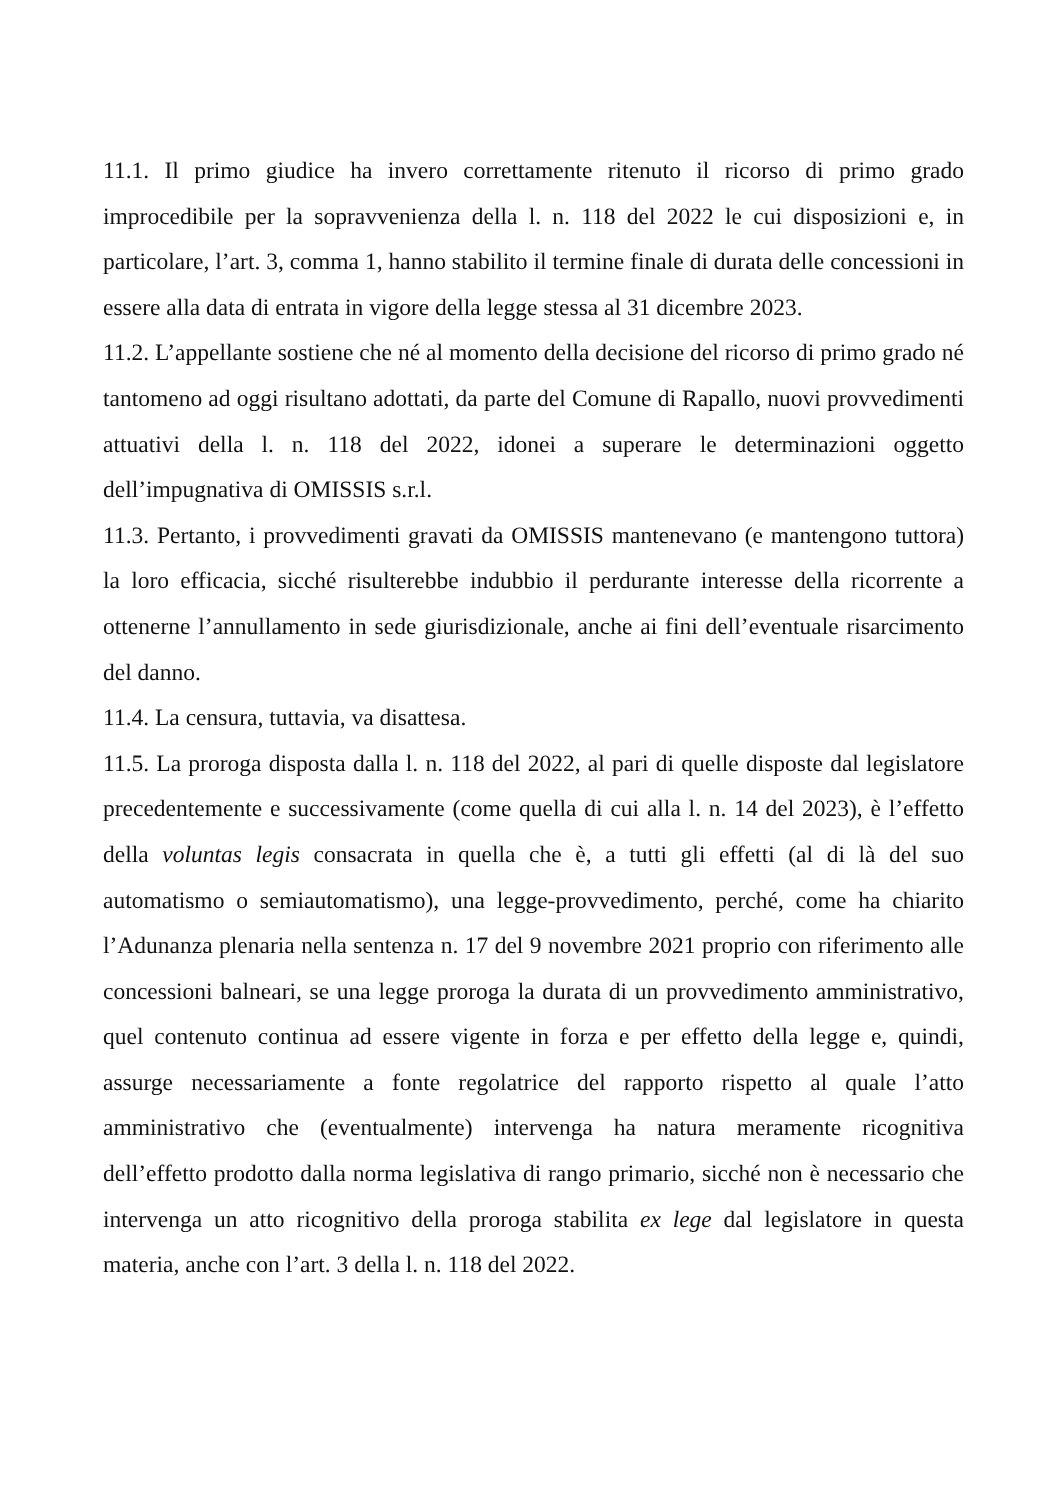11.1. Il primo giudice ha invero correttamente ritenuto il ricorso di primo grado improcedibile per la sopravvenienza della l. n. 118 del 2022 le cui disposizioni e, in particolare, l’art. 3, comma 1, hanno stabilito il termine finale di durata delle concessioni in essere alla data di entrata in vigore della legge stessa al 31 dicembre 2023.
11.2. L’appellante sostiene che né al momento della decisione del ricorso di primo grado né tantomeno ad oggi risultano adottati, da parte del Comune di Rapallo, nuovi provvedimenti attuativi della l. n. 118 del 2022, idonei a superare le determinazioni oggetto dell’impugnativa di OMISSIS s.r.l.
11.3. Pertanto, i provvedimenti gravati da OMISSIS mantenevano (e mantengono tuttora) la loro efficacia, sicché risulterebbe indubbio il perdurante interesse della ricorrente a ottenerne l’annullamento in sede giurisdizionale, anche ai fini dell’eventuale risarcimento del danno.
11.4. La censura, tuttavia, va disattesa.
11.5. La proroga disposta dalla l. n. 118 del 2022, al pari di quelle disposte dal legislatore precedentemente e successivamente (come quella di cui alla l. n. 14 del 2023), è l’effetto della voluntas legis consacrata in quella che è, a tutti gli effetti (al di là del suo automatismo o semiautomatismo), una legge-provvedimento, perché, come ha chiarito l’Adunanza plenaria nella sentenza n. 17 del 9 novembre 2021 proprio con riferimento alle concessioni balneari, se una legge proroga la durata di un provvedimento amministrativo, quel contenuto continua ad essere vigente in forza e per effetto della legge e, quindi, assurge necessariamente a fonte regolatrice del rapporto rispetto al quale l’atto amministrativo che (eventualmente) intervenga ha natura meramente ricognitiva dell’effetto prodotto dalla norma legislativa di rango primario, sicché non è necessario che intervenga un atto ricognitivo della proroga stabilita ex lege dal legislatore in questa materia, anche con l’art. 3 della l. n. 118 del 2022.